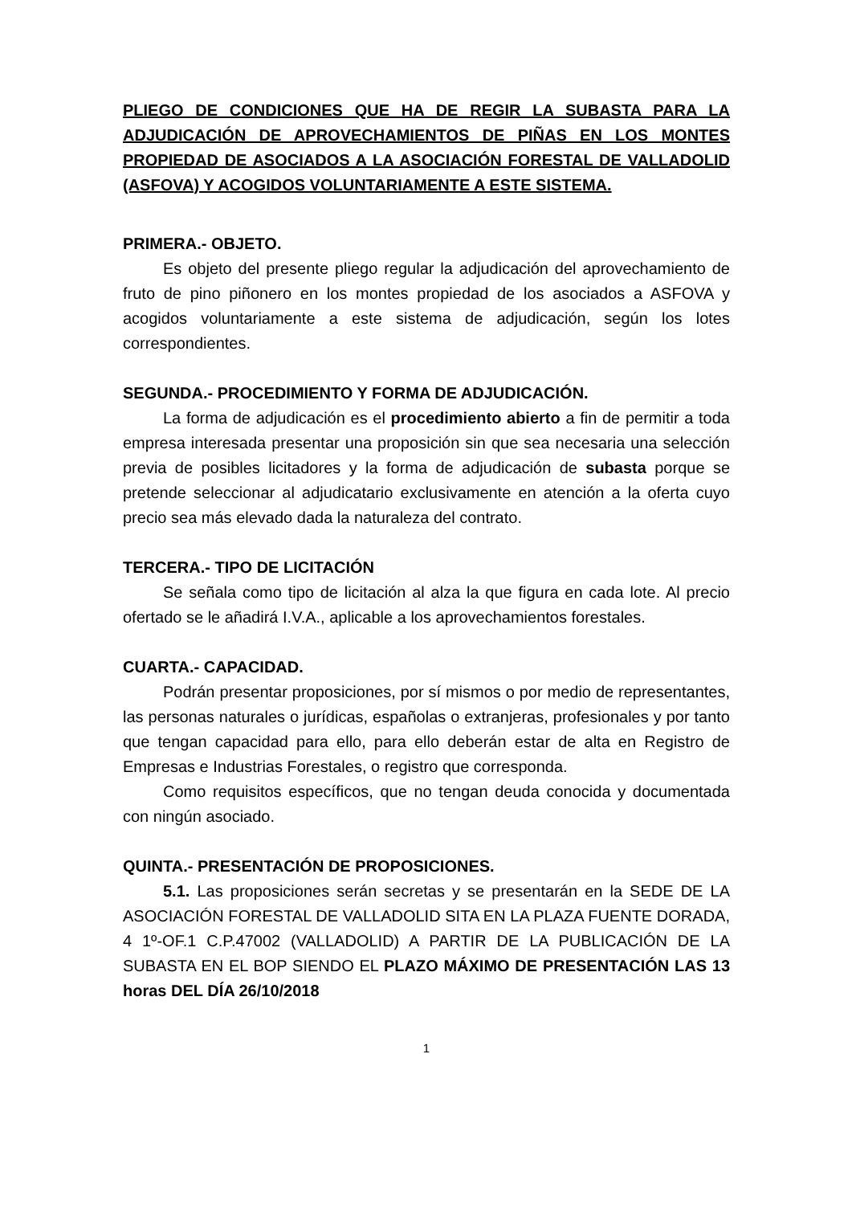PLIEGO DE CONDICIONES QUE HA DE REGIR LA SUBASTA PARA LA ADJUDICACIÓN DE APROVECHAMIENTOS DE PIÑAS EN LOS MONTES PROPIEDAD DE ASOCIADOS A LA ASOCIACIÓN FORESTAL DE VALLADOLID (ASFOVA) Y ACOGIDOS VOLUNTARIAMENTE A ESTE SISTEMA.
PRIMERA.- OBJETO.
Es objeto del presente pliego regular la adjudicación del aprovechamiento de fruto de pino piñonero en los montes propiedad de los asociados a ASFOVA y acogidos voluntariamente a este sistema de adjudicación, según los lotes correspondientes.
SEGUNDA.- PROCEDIMIENTO Y FORMA DE ADJUDICACIÓN.
La forma de adjudicación es el procedimiento abierto a fin de permitir a toda empresa interesada presentar una proposición sin que sea necesaria una selección previa de posibles licitadores y la forma de adjudicación de subasta porque se pretende seleccionar al adjudicatario exclusivamente en atención a la oferta cuyo precio sea más elevado dada la naturaleza del contrato.
TERCERA.- TIPO DE LICITACIÓN
Se señala como tipo de licitación al alza la que figura en cada lote. Al precio ofertado se le añadirá I.V.A., aplicable a los aprovechamientos forestales.
CUARTA.- CAPACIDAD.
Podrán presentar proposiciones, por sí mismos o por medio de representantes, las personas naturales o jurídicas, españolas o extranjeras, profesionales y por tanto que tengan capacidad para ello, para ello deberán estar de alta en Registro de Empresas e Industrias Forestales, o registro que corresponda.
Como requisitos específicos, que no tengan deuda conocida y documentada con ningún asociado.
QUINTA.- PRESENTACIÓN DE PROPOSICIONES.
5.1. Las proposiciones serán secretas y se presentarán en la SEDE DE LA ASOCIACIÓN FORESTAL DE VALLADOLID SITA EN LA PLAZA FUENTE DORADA, 4 1º-OF.1 C.P.47002 (VALLADOLID) A PARTIR DE LA PUBLICACIÓN DE LA SUBASTA EN EL BOP SIENDO EL PLAZO MÁXIMO DE PRESENTACIÓN LAS 13 horas DEL DÍA 26/10/2018
1